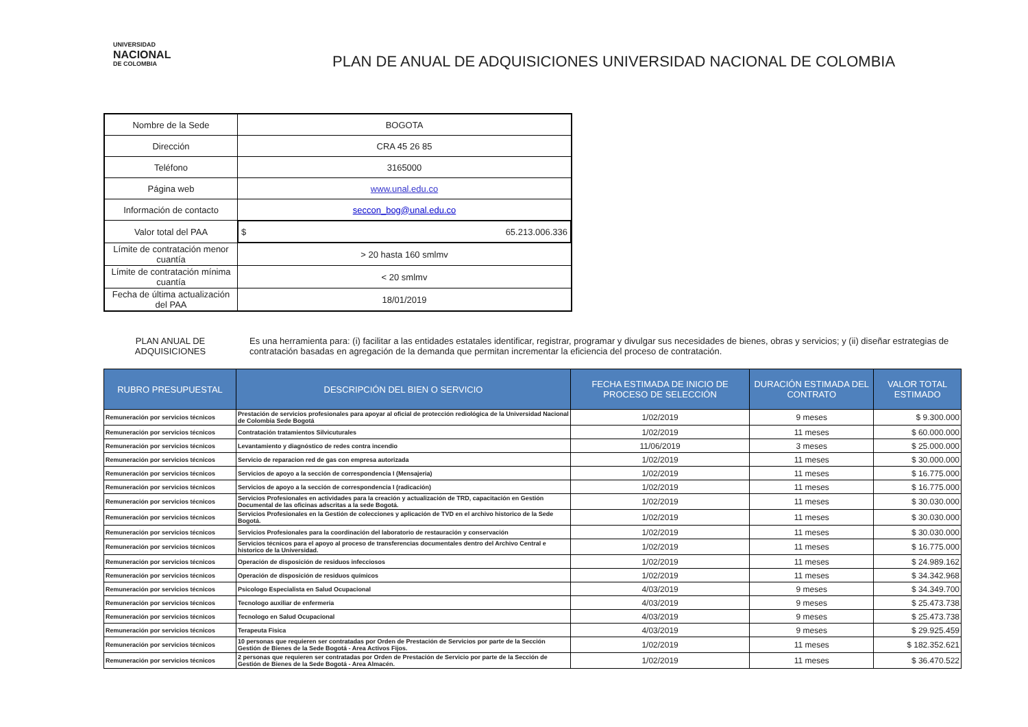UNIVERSIDAD
NACIONAL
DE COLOMBIA
PLAN DE ANUAL DE ADQUISICIONES UNIVERSIDAD NACIONAL DE COLOMBIA
| Nombre de la Sede | BOGOTA |
| Dirección | CRA 45 26 85 |
| Teléfono | 3165000 |
| Página web | www.unal.edu.co |
| Información de contacto | seccon_bog@unal.edu.co |
| Valor total del PAA | $ 65.213.006.336 |
| Límite de contratación menor cuantía | > 20 hasta 160 smlmv |
| Límite de contratación mínima cuantía | < 20 smlmv |
| Fecha de última actualización del PAA | 18/01/2019 |
PLAN ANUAL DE ADQUISICIONES
Es una herramienta para: (i) facilitar a las entidades estatales identificar, registrar, programar y divulgar sus necesidades de bienes, obras y servicios; y (ii) diseñar estrategias de contratación basadas en agregación de la demanda que permitan incrementar la eficiencia del proceso de contratación.
| RUBRO PRESUPUESTAL | DESCRIPCIÓN DEL BIEN O SERVICIO | FECHA ESTIMADA DE INICIO DE PROCESO DE SELECCIÓN | DURACIÓN ESTIMADA DEL CONTRATO | VALOR TOTAL ESTIMADO |
| --- | --- | --- | --- | --- |
| Remuneración por servicios técnicos | Prestación de servicios profesionales para apoyar al oficial de protección rediológica de la Universidad Nacional de Colombia Sede Bogotá | 1/02/2019 | 9 meses | $ 9.300.000 |
| Remuneración por servicios técnicos | Contratación tratamientos Silvicuturales | 1/02/2019 | 11 meses | $ 60.000.000 |
| Remuneración por servicios técnicos | Levantamiento y diagnóstico de redes contra incendio | 11/06/2019 | 3 meses | $ 25.000.000 |
| Remuneración por servicios técnicos | Servicio de reparacion red de gas con empresa autorizada | 1/02/2019 | 11 meses | $ 30.000.000 |
| Remuneración por servicios técnicos | Servicios de apoyo a la sección de correspondencia I (Mensajeria) | 1/02/2019 | 11 meses | $ 16.775.000 |
| Remuneración por servicios técnicos | Servicios de apoyo a la sección de correspondencia I (radicación) | 1/02/2019 | 11 meses | $ 16.775.000 |
| Remuneración por servicios técnicos | Servicios Profesionales en actividades para la creación y actualización de TRD, capacitación en Gestión Documental de las oficinas adscritas a la sede Bogotá. | 1/02/2019 | 11 meses | $ 30.030.000 |
| Remuneración por servicios técnicos | Servicios Profesionales en la Gestión de colecciones y aplicación de TVD en el archivo historico de la Sede Bogotá. | 1/02/2019 | 11 meses | $ 30.030.000 |
| Remuneración por servicios técnicos | Servicios Profesionales para la coordinación del laboratorio de restauración y conservación | 1/02/2019 | 11 meses | $ 30.030.000 |
| Remuneración por servicios técnicos | Servicios técnicos para el apoyo al proceso de transferencias documentales dentro del Archivo Central e historico de la Universidad. | 1/02/2019 | 11 meses | $ 16.775.000 |
| Remuneración por servicios técnicos | Operación de disposición de residuos infecciosos | 1/02/2019 | 11 meses | $ 24.989.162 |
| Remuneración por servicios técnicos | Operación de disposición de residuos químicos | 1/02/2019 | 11 meses | $ 34.342.968 |
| Remuneración por servicios técnicos | Psicologo Especialista en Salud Ocupacional | 4/03/2019 | 9 meses | $ 34.349.700 |
| Remuneración por servicios técnicos | Tecnologo auxiliar de enfermeria | 4/03/2019 | 9 meses | $ 25.473.738 |
| Remuneración por servicios técnicos | Tecnologo en Salud Ocupacional | 4/03/2019 | 9 meses | $ 25.473.738 |
| Remuneración por servicios técnicos | Terapeuta Fisica | 4/03/2019 | 9 meses | $ 29.925.459 |
| Remuneración por servicios técnicos | 10 personas que requieren ser contratadas por Orden de Prestación de Servicios por parte de la Sección Gestión de Bienes de la Sede Bogotá - Area Activos Fijos. | 1/02/2019 | 11 meses | $ 182.352.621 |
| Remuneración por servicios técnicos | 2 personas que requieren ser contratadas por Orden de Prestación de Servicio por parte de la Sección de Gestión de Bienes de la Sede Bogotá - Area Almacén. | 1/02/2019 | 11 meses | $ 36.470.522 |